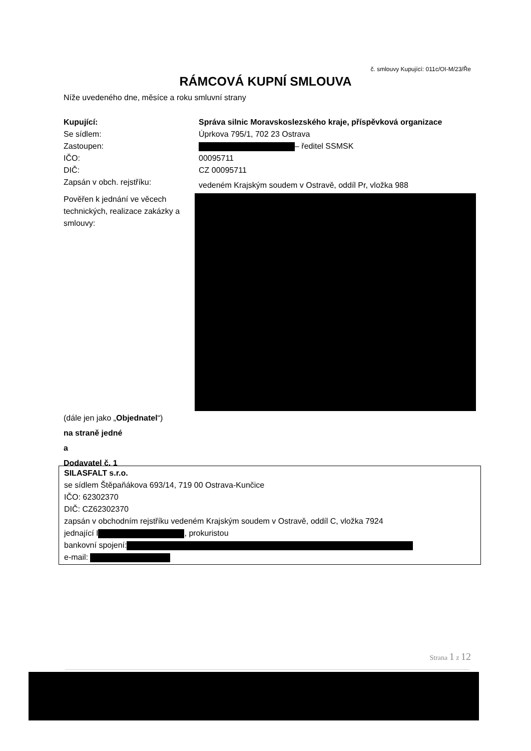č. smlouvy Kupující: 011c/OI-M/23/Ře
RÁMCOVÁ KUPNÍ SMLOUVA
Níže uvedeného dne, měsíce a roku smluvní strany
Kupující:
Správa silnic Moravskoslezského kraje, příspěvková organizace
Se sídlem:
Úprkova 795/1, 702 23 Ostrava
Zastoupen:
– ředitel SSMSK
IČO:
00095711
DIČ:
CZ 00095711
Zapsán v obch. rejstříku:
vedeném Krajským soudem v Ostravě, oddíl Pr, vložka 988
Pověřen k jednání ve věcech technických, realizace zakázky a smlouvy:
(dále jen jako „Objednatel“)
na straně jedné
a
Dodavatel č. 1
SILASFALT s.r.o.
se sídlem Štěpaňákova 693/14, 719 00 Ostrava-Kunčice
IČO: 62302370
DIČ: CZ62302370
zapsán v obchodním rejstříku vedeném Krajským soudem v Ostravě, oddíl C, vložka 7924
jednající I , prokuristou
bankovní spojení:
e-mail:
Strana 1 z 12